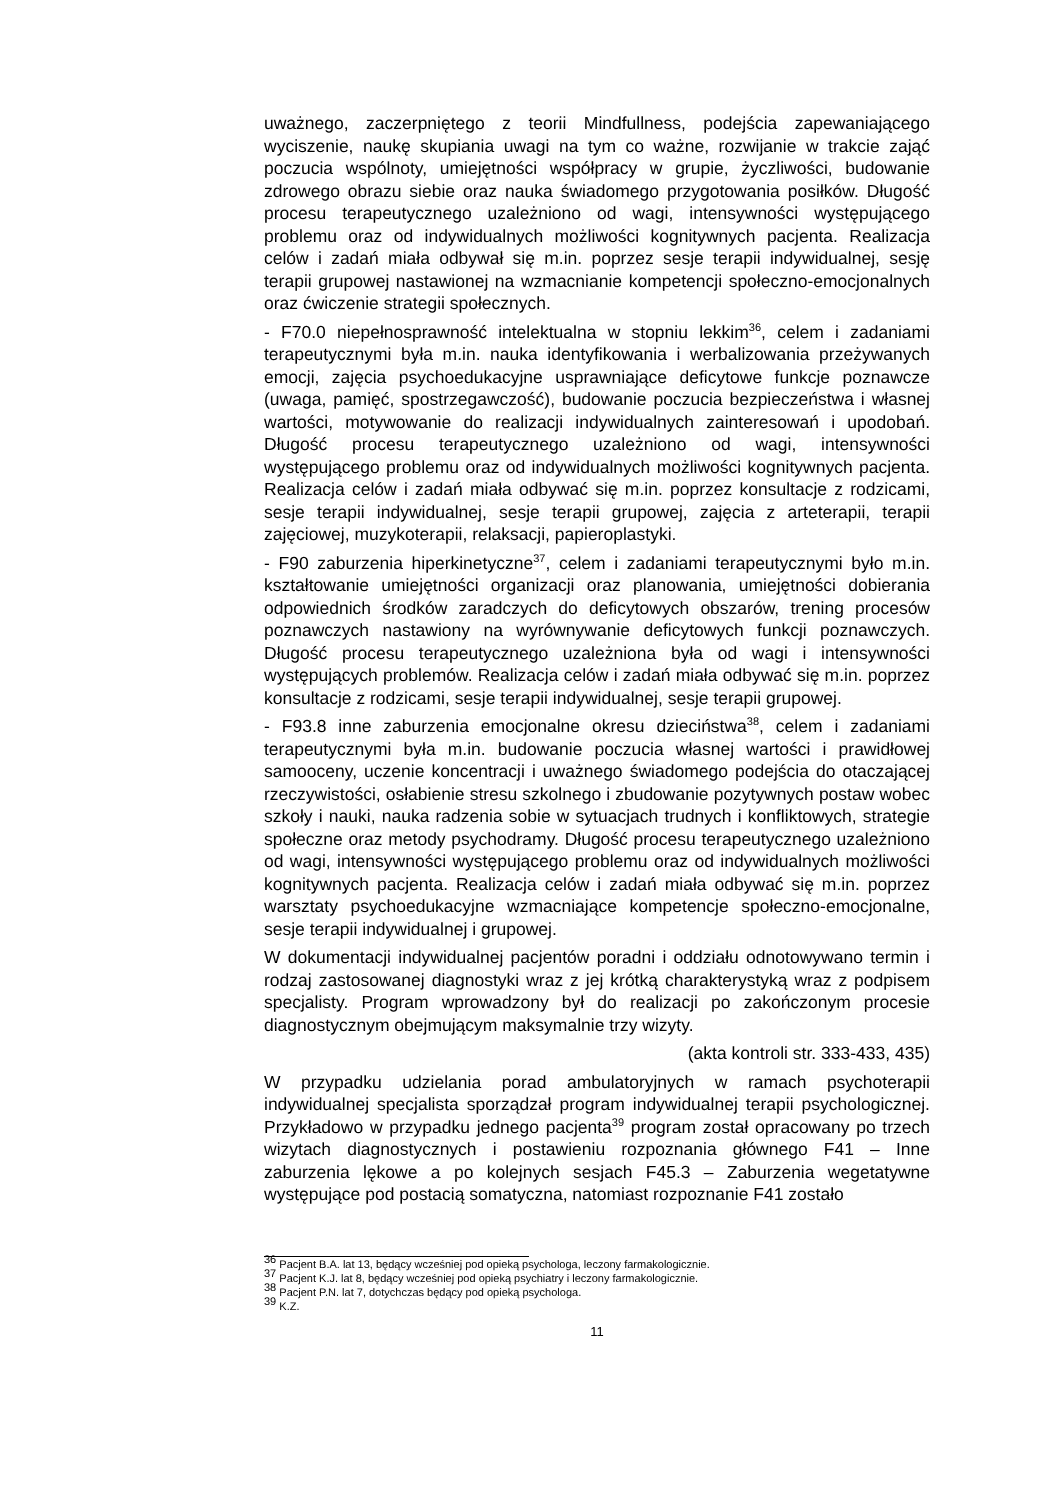uważnego, zaczerpniętego z teorii Mindfullness, podejścia zapewaniającego wyciszenie, naukę skupiania uwagi na tym co ważne, rozwijanie w trakcie zająć poczucia wspólnoty, umiejętności współpracy w grupie, życzliwości, budowanie zdrowego obrazu siebie oraz nauka świadomego przygotowania posiłków. Długość procesu terapeutycznego uzależniono od wagi, intensywności występującego problemu oraz od indywidualnych możliwości kognitywnych pacjenta. Realizacja celów i zadań miała odbywał się m.in. poprzez sesje terapii indywidualnej, sesję terapii grupowej nastawionej na wzmacnianie kompetencji społeczno-emocjonalnych oraz ćwiczenie strategii społecznych.
- F70.0 niepełnosprawność intelektualna w stopniu lekkim<sup>36</sup>, celem i zadaniami terapeutycznymi była m.in. nauka identyfikowania i werbalizowania przeżywanych emocji, zajęcia psychoedukacyjne usprawniające deficytowe funkcje poznawcze (uwaga, pamięć, spostrzegawczość), budowanie poczucia bezpieczeństwa i własnej wartości, motywowanie do realizacji indywidualnych zainteresowań i upodobań. Długość procesu terapeutycznego uzależniono od wagi, intensywności występującego problemu oraz od indywidualnych możliwości kognitywnych pacjenta. Realizacja celów i zadań miała odbywać się m.in. poprzez konsultacje z rodzicami, sesje terapii indywidualnej, sesje terapii grupowej, zajęcia z arteterapii, terapii zajęciowej, muzykoterapii, relaksacji, papieroplastyki.
- F90 zaburzenia hiperkinetyczne<sup>37</sup>, celem i zadaniami terapeutycznymi było m.in. kształtowanie umiejętności organizacji oraz planowania, umiejętności dobierania odpowiednich środków zaradczych do deficytowych obszarów, trening procesów poznawczych nastawiony na wyrównywanie deficytowych funkcji poznawczych. Długość procesu terapeutycznego uzależniona była od wagi i intensywności występujących problemów. Realizacja celów i zadań miała odbywać się m.in. poprzez konsultacje z rodzicami, sesje terapii indywidualnej, sesje terapii grupowej.
- F93.8 inne zaburzenia emocjonalne okresu dzieciństwa<sup>38</sup>, celem i zadaniami terapeutycznymi była m.in. budowanie poczucia własnej wartości i prawidłowej samooceny, uczenie koncentracji i uważnego świadomego podejścia do otaczającej rzeczywistości, osłabienie stresu szkolnego i zbudowanie pozytywnych postaw wobec szkoły i nauki, nauka radzenia sobie w sytuacjach trudnych i konfliktowych, strategie społeczne oraz metody psychodramy. Długość procesu terapeutycznego uzależniono od wagi, intensywności występującego problemu oraz od indywidualnych możliwości kognitywnych pacjenta. Realizacja celów i zadań miała odbywać się m.in. poprzez warsztaty psychoedukacyjne wzmacniające kompetencje społeczno-emocjonalne, sesje terapii indywidualnej i grupowej.
W dokumentacji indywidualnej pacjentów poradni i oddziału odnotowywano termin i rodzaj zastosowanej diagnostyki wraz z jej krótką charakterystyką wraz z podpisem specjalisty. Program wprowadzony był do realizacji po zakończonym procesie diagnostycznym obejmującym maksymalnie trzy wizyty.
(akta kontroli str. 333-433, 435)
W przypadku udzielania porad ambulatoryjnych w ramach psychoterapii indywidualnej specjalista sporządzał program indywidualnej terapii psychologicznej. Przykładowo w przypadku jednego pacjenta<sup>39</sup> program został opracowany po trzech wizytach diagnostycznych i postawieniu rozpoznania głównego F41 – Inne zaburzenia lękowe a po kolejnych sesjach F45.3 – Zaburzenia wegetatywne występujące pod postacią somatyczna, natomiast rozpoznanie F41 zostało
<sup>36</sup> Pacjent B.A. lat 13, będący wcześniej pod opieką psychologa, leczony farmakologicznie.
<sup>37</sup> Pacjent K.J. lat 8, będący wcześniej pod opieką psychiatry i leczony farmakologicznie.
<sup>38</sup> Pacjent P.N. lat 7, dotychczas będący pod opieką psychologa.
<sup>39</sup> K.Z.
11